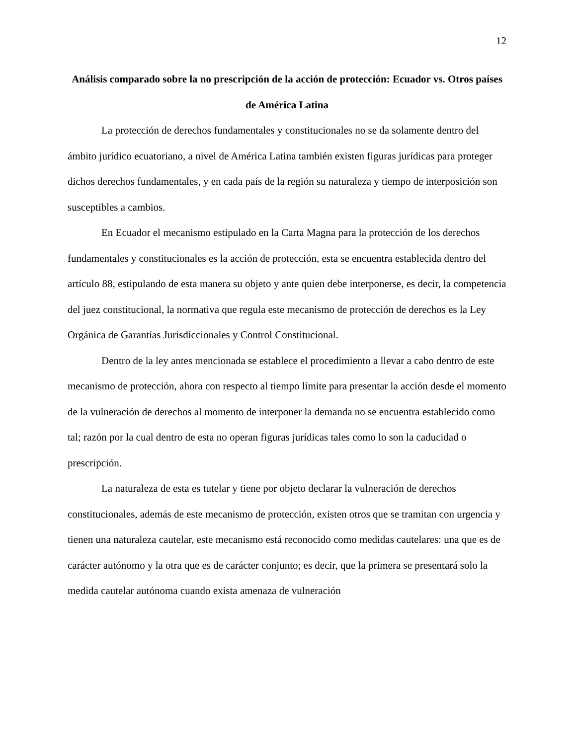12
Análisis comparado sobre la no prescripción de la acción de protección: Ecuador vs. Otros países de América Latina
La protección de derechos fundamentales y constitucionales no se da solamente dentro del ámbito jurídico ecuatoriano, a nivel de América Latina también existen figuras jurídicas para proteger dichos derechos fundamentales, y en cada país de la región su naturaleza y tiempo de interposición son susceptibles a cambios.
En Ecuador el mecanismo estipulado en la Carta Magna para la protección de los derechos fundamentales y constitucionales es la acción de protección, esta se encuentra establecida dentro del artículo 88, estipulando de esta manera su objeto y ante quien debe interponerse, es decir, la competencia del juez constitucional, la normativa que regula este mecanismo de protección de derechos es la Ley Orgánica de Garantías Jurisdiccionales y Control Constitucional.
Dentro de la ley antes mencionada se establece el procedimiento a llevar a cabo dentro de este mecanismo de protección, ahora con respecto al tiempo límite para presentar la acción desde el momento de la vulneración de derechos al momento de interponer la demanda no se encuentra establecido como tal; razón por la cual dentro de esta no operan figuras jurídicas tales como lo son la caducidad o prescripción.
La naturaleza de esta es tutelar y tiene por objeto declarar la vulneración de derechos constitucionales, además de este mecanismo de protección, existen otros que se tramitan con urgencia y tienen una naturaleza cautelar, este mecanismo está reconocido como medidas cautelares: una que es de carácter autónomo y la otra que es de carácter conjunto; es decir, que la primera se presentará solo la medida cautelar autónoma cuando exista amenaza de vulneración